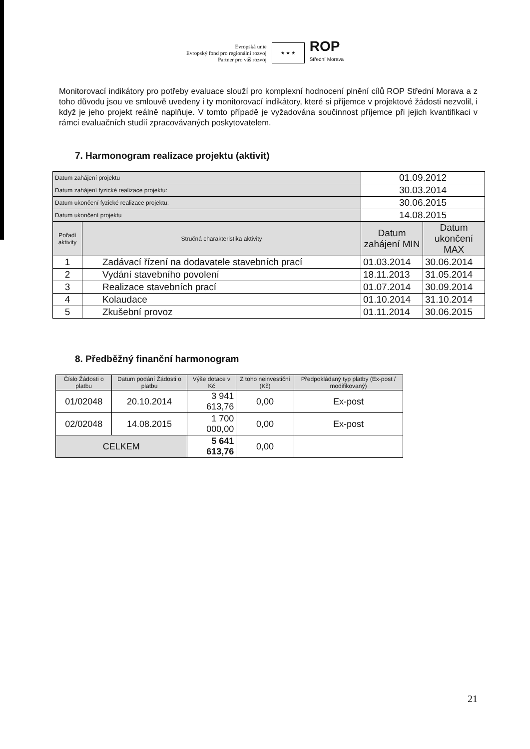Evropská unie
Evropský fond pro regionální rozvoj
Partner pro váš rozvoj
★ ★ ★
ROP
Střední Morava
Monitorovací indikátory pro potřeby evaluace slouží pro komplexní hodnocení plnění cílů ROP Střední Morava a z toho důvodu jsou ve smlouvě uvedeny i ty monitorovací indikátory, které si příjemce v projektové žádosti nezvolil, i když je jeho projekt reálně naplňuje. V tomto případě je vyžadována součinnost příjemce při jejich kvantifikaci v rámci evaluačních studií zpracovávaných poskytovatelem.
7. Harmonogram realizace projektu (aktivit)
| Datum zahájení projektu | | 01.09.2012 | |
| Datum zahájení fyzické realizace projektu: | | 30.03.2014 | |
| Datum ukončení fyzické realizace projektu: | | 30.06.2015 | |
| Datum ukončení projektu | | 14.08.2015 | |
| Pořadí aktivity | Stručná charakteristika aktivity | Datum zahájení MIN | Datum ukončení MAX |
| 1 | Zadávací řízení na dodavatele stavebních prací | 01.03.2014 | 30.06.2014 |
| 2 | Vydání stavebního povolení | 18.11.2013 | 31.05.2014 |
| 3 | Realizace stavebních prací | 01.07.2014 | 30.09.2014 |
| 4 | Kolaudace | 01.10.2014 | 31.10.2014 |
| 5 | Zkušební provoz | 01.11.2014 | 30.06.2015 |
8. Předběžný finanční harmonogram
| Číslo Žádosti o platbu | Datum podání Žádosti o platbu | Výše dotace v Kč | Z toho neinvestiční (Kč) | Předpokládaný typ platby (Ex-post / modifikovaný) |
| --- | --- | --- | --- | --- |
| 01/02048 | 20.10.2014 | 3 941 613,76 | 0,00 | Ex-post |
| 02/02048 | 14.08.2015 | 1 700 000,00 | 0,00 | Ex-post |
| CELKEM | | 5 641 613,76 | 0,00 | |
21